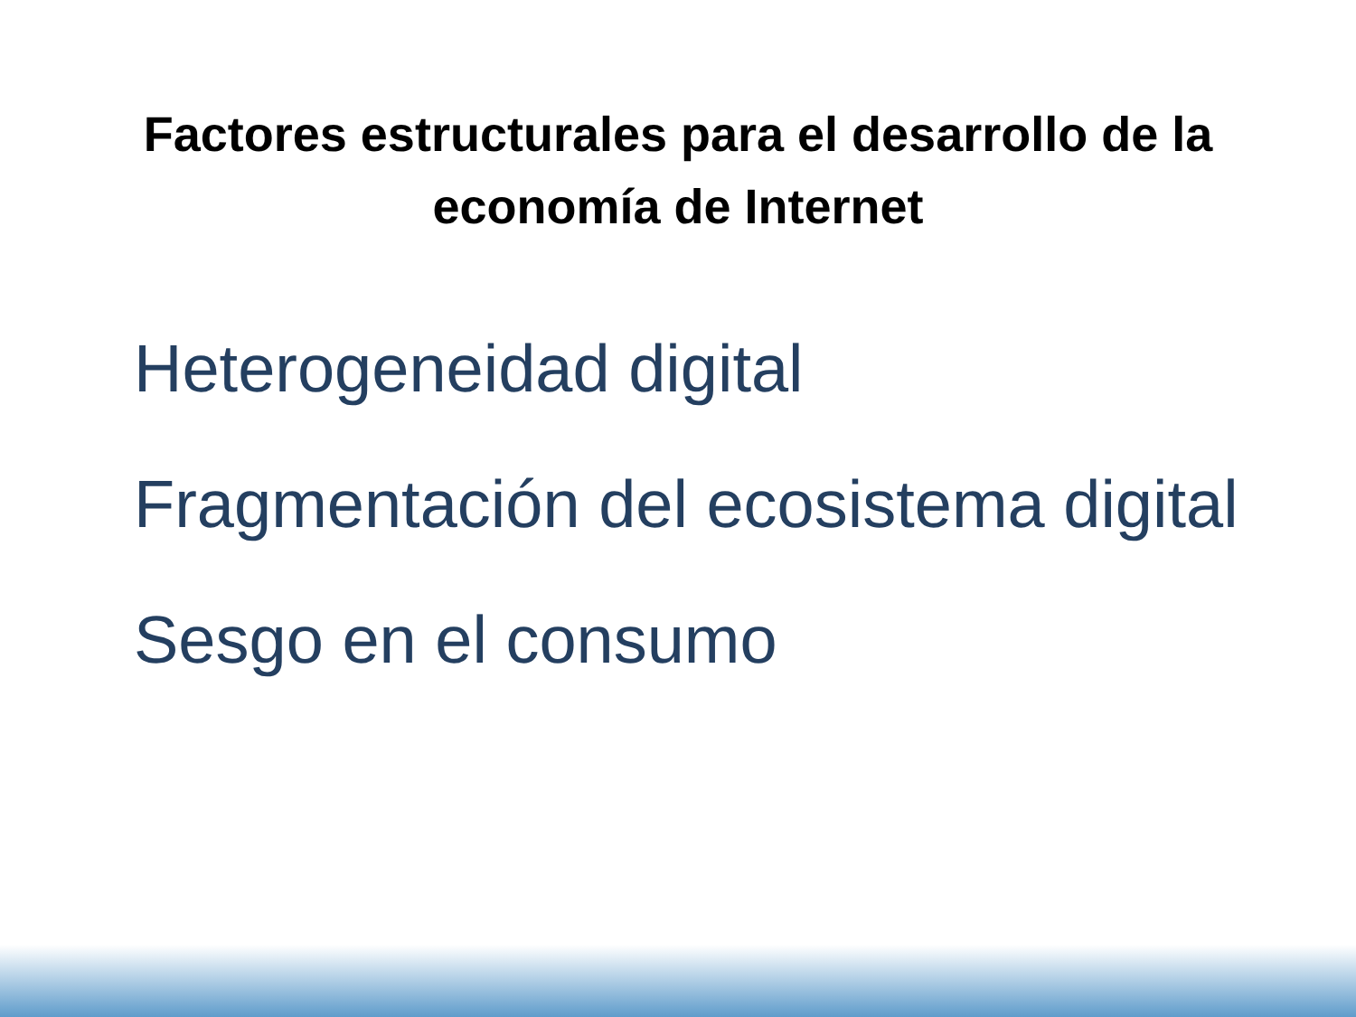Factores estructurales para el desarrollo de la
economía de Internet
Heterogeneidad digital
Fragmentación del ecosistema digital
Sesgo en el consumo